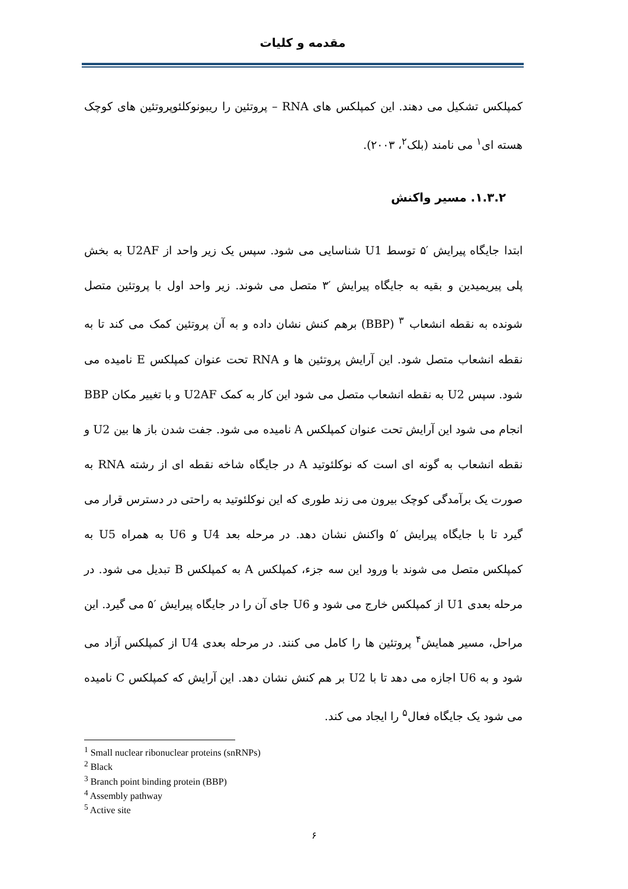مقدمه و کلیات
کمپلکس تشکیل می دهند. این کمپلکس های RNA – پروتئین را ریبونوکلئوپروتئین های کوچک هسته ای<sup>۱</sup> می نامند (بلک<sup>۲</sup>، ۲۰۰۳).
۱.۳.۲. مسیر واکنش
ابتدا جایگاه پیرایش ′۵ توسط U1 شناسایی می شود. سپس یک زیر واحد از U2AF به بخش پلی پیریمیدین و بقیه به جایگاه پیرایش ′۳ متصل می شوند. زیر واحد اول با پروتئین متصل شونده به نقطه انشعاب <sup>۳</sup> (BBP) برهم کنش نشان داده و به آن پروتئین کمک می کند تا به نقطه انشعاب متصل شود. این آرایش پروتئین ها و RNA تحت عنوان کمپلکس E نامیده می شود. سپس U2 به نقطه انشعاب متصل می شود این کار به کمک U2AF و با تغییر مکان BBP انجام می شود این آرایش تحت عنوان کمپلکس A نامیده می شود. جفت شدن باز ها بین U2 و نقطه انشعاب به گونه ای است که نوکلئوتید A در جایگاه شاخه نقطه ای از رشته RNA به صورت یک برآمدگی کوچک بیرون می زند طوری که این نوکلئوتید به راحتی در دسترس قرار می گیرد تا با جایگاه پیرایش ′۵ واکنش نشان دهد. در مرحله بعد U4 و U6 به همراه U5 به کمپلکس متصل می شوند با ورود این سه جزء، کمپلکس A به کمپلکس B تبدیل می شود. در مرحله بعدی U1 از کمپلکس خارج می شود و U6 جای آن را در جایگاه پیرایش ′۵ می گیرد. این مراحل، مسیر همایش<sup>۴</sup> پروتئین ها را کامل می کنند. در مرحله بعدی U4 از کمپلکس آزاد می شود و به U6 اجازه می دهد تا با U2 بر هم کنش نشان دهد. این آرایش که کمپلکس C نامیده می شود یک جایگاه فعال<sup>۵</sup> را ایجاد می کند.
<sup>1</sup> Small nuclear ribonuclear proteins (snRNPs)
<sup>2</sup> Black
<sup>3</sup> Branch point binding protein (BBP)
<sup>4</sup> Assembly pathway
<sup>5</sup> Active site
۶